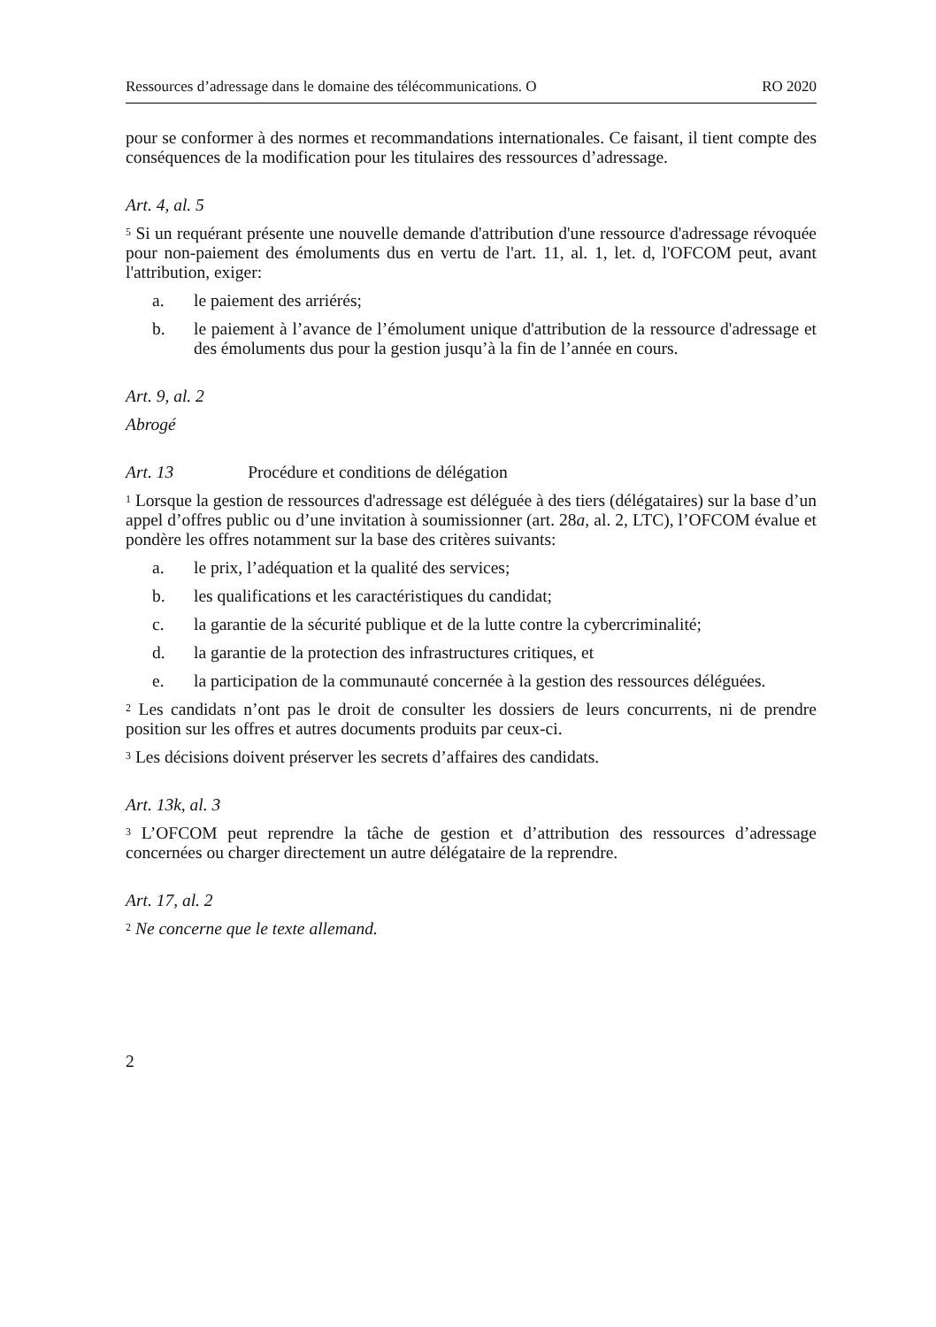Ressources d’adressage dans le domaine des télécommunications. O RO 2020
pour se conformer à des normes et recommandations internationales. Ce faisant, il tient compte des conséquences de la modification pour les titulaires des ressources d’adressage.
Art. 4, al. 5
<sup>5</sup> Si un requérant présente une nouvelle demande d'attribution d'une ressource d'adressage révoquée pour non-paiement des émoluments dus en vertu de l'art. 11, al. 1, let. d, l'OFCOM peut, avant l'attribution, exiger:
a. le paiement des arriérés;
b. le paiement à l’avance de l’émolument unique d'attribution de la ressource d'adressage et des émoluments dus pour la gestion jusqu’à la fin de l’année en cours.
Art. 9, al. 2
Abrogé
Art. 13 Procédure et conditions de délégation
<sup>1</sup> Lorsque la gestion de ressources d'adressage est déléguée à des tiers (délégataires) sur la base d’un appel d’offres public ou d’une invitation à soumissionner (art. 28a, al. 2, LTC), l’OFCOM évalue et pondère les offres notamment sur la base des critères suivants:
a. le prix, l’adéquation et la qualité des services;
b. les qualifications et les caractéristiques du candidat;
c. la garantie de la sécurité publique et de la lutte contre la cybercriminalité;
d. la garantie de la protection des infrastructures critiques, et
e. la participation de la communauté concernée à la gestion des ressources déléguées.
<sup>2</sup> Les candidats n’ont pas le droit de consulter les dossiers de leurs concurrents, ni de prendre position sur les offres et autres documents produits par ceux-ci.
<sup>3</sup> Les décisions doivent préserver les secrets d’affaires des candidats.
Art. 13k, al. 3
<sup>3</sup> L’OFCOM peut reprendre la tâche de gestion et d’attribution des ressources d’adressage concernées ou charger directement un autre délégataire de la reprendre.
Art. 17, al. 2
<sup>2</sup> Ne concerne que le texte allemand.
2